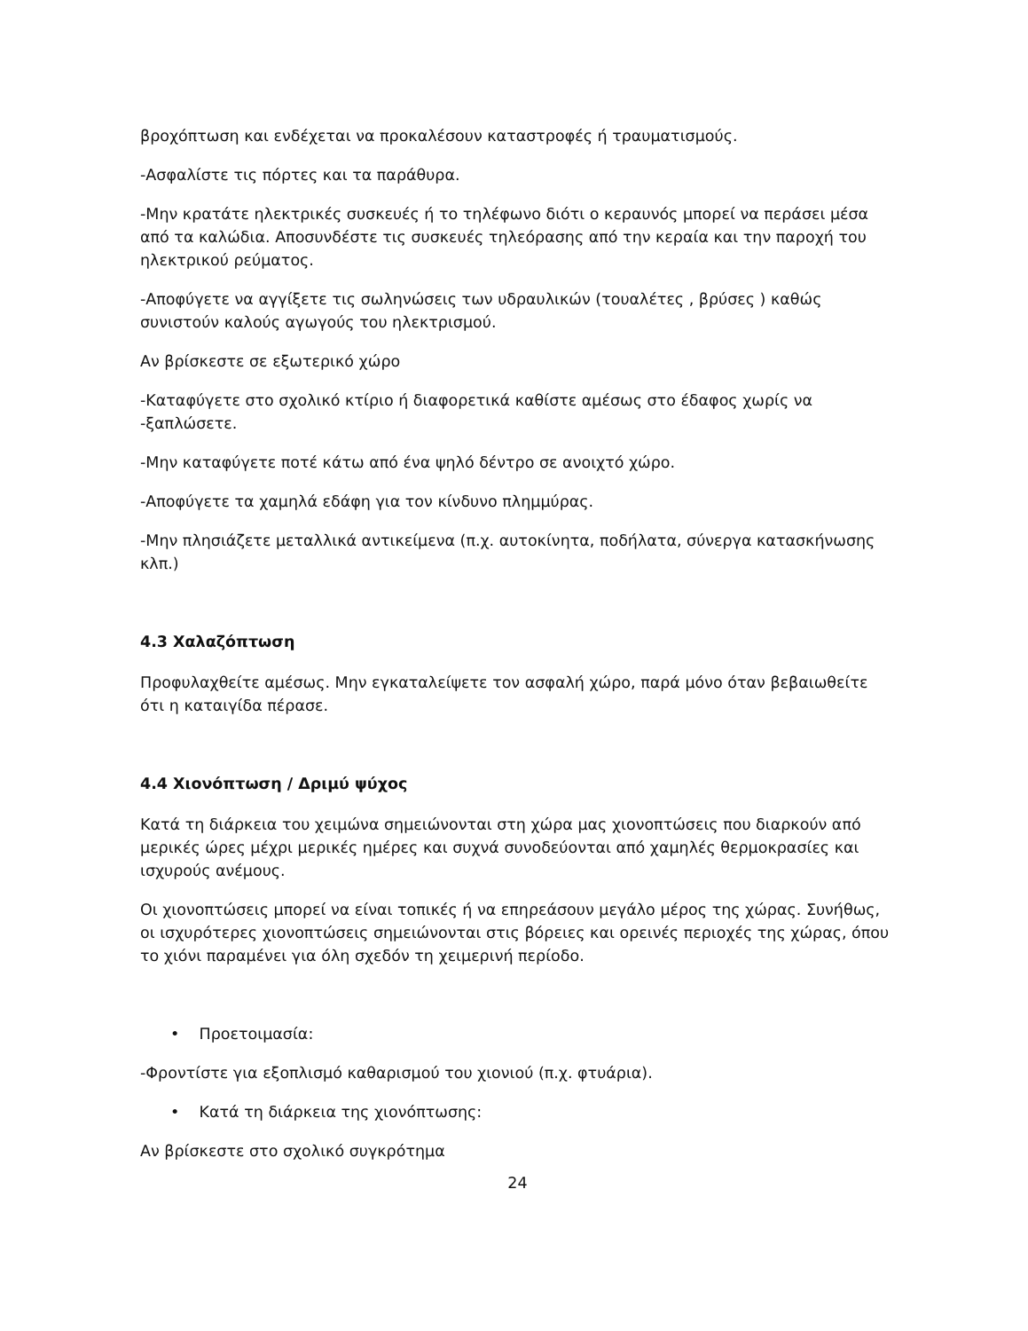βροχόπτωση και ενδέχεται να προκαλέσουν καταστροφές ή τραυματισμούς.
-Ασφαλίστε τις πόρτες και τα παράθυρα.
-Μην κρατάτε ηλεκτρικές συσκευές ή το τηλέφωνο διότι ο κεραυνός μπορεί να περάσει μέσα από τα καλώδια. Αποσυνδέστε τις συσκευές τηλεόρασης από την κεραία και την παροχή του ηλεκτρικού ρεύματος.
-Αποφύγετε να αγγίξετε τις σωληνώσεις των υδραυλικών (τουαλέτες , βρύσες ) καθώς συνιστούν καλούς αγωγούς του ηλεκτρισμού.
Αν βρίσκεστε σε εξωτερικό χώρο
-Καταφύγετε στο σχολικό κτίριο ή διαφορετικά καθίστε αμέσως στο έδαφος χωρίς να -ξαπλώσετε.
-Μην καταφύγετε ποτέ κάτω από ένα ψηλό δέντρο σε ανοιχτό χώρο.
-Αποφύγετε τα χαμηλά εδάφη για τον κίνδυνο πλημμύρας.
-Μην πλησιάζετε μεταλλικά αντικείμενα (π.χ. αυτοκίνητα, ποδήλατα, σύνεργα κατασκήνωσης κλπ.)
4.3 Χαλαζόπτωση
Προφυλαχθείτε αμέσως. Μην εγκαταλείψετε τον ασφαλή χώρο, παρά μόνο όταν βεβαιωθείτε ότι η καταιγίδα πέρασε.
4.4 Χιονόπτωση / Δριμύ ψύχος
Κατά τη διάρκεια του χειμώνα σημειώνονται στη χώρα μας χιονοπτώσεις που διαρκούν από μερικές ώρες μέχρι μερικές ημέρες και συχνά συνοδεύονται από χαμηλές θερμοκρασίες και ισχυρούς ανέμους.
Οι χιονοπτώσεις μπορεί να είναι τοπικές ή να επηρεάσουν μεγάλο μέρος της χώρας. Συνήθως, οι ισχυρότερες χιονοπτώσεις σημειώνονται στις βόρειες και ορεινές περιοχές της χώρας, όπου το χιόνι παραμένει για όλη σχεδόν τη χειμερινή περίοδο.
• Προετοιμασία:
-Φροντίστε για εξοπλισμό καθαρισμού του χιονιού (π.χ. φτυάρια).
• Κατά τη διάρκεια της χιονόπτωσης:
Αν βρίσκεστε στο σχολικό συγκρότημα
24